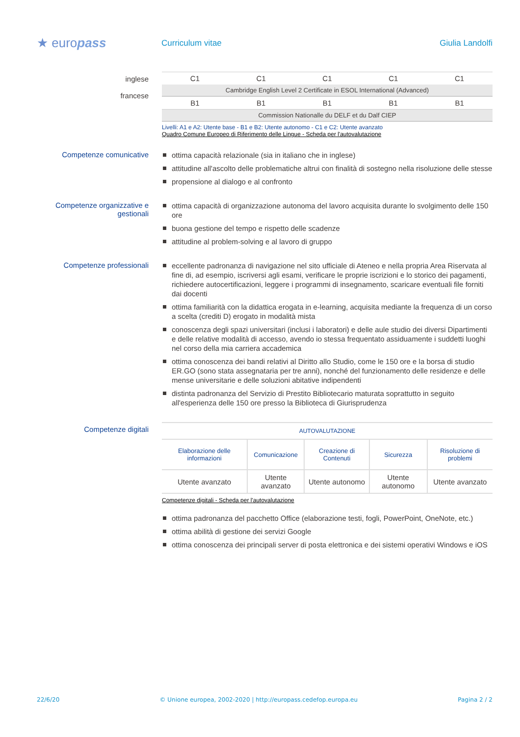★ europass
Curriculum vitae Giulia Landolfi
inglese
francese
| C1 | C1 | C1 | C1 | C1 |
| Cambridge English Level 2 Certificate in ESOL International (Advanced) | | | | |
| B1 | B1 | B1 | B1 | B1 |
| Commission Nationalle du DELF et du Dalf CIEP | | | | |
Livelli: A1 e A2: Utente base - B1 e B2: Utente autonomo - C1 e C2: Utente avanzato
Quadro Comune Europeo di Riferimento delle Lingue - Scheda per l'autovalutazione
Competenze comunicative
ottima capacità relazionale (sia in italiano che in inglese)
attitudine all'ascolto delle problematiche altrui con finalità di sostegno nella risoluzione delle stesse
propensione al dialogo e al confronto
Competenze organizzative e gestionali
ottima capacità di organizzazione autonoma del lavoro acquisita durante lo svolgimento delle 150 ore
buona gestione del tempo e rispetto delle scadenze
attitudine al problem-solving e al lavoro di gruppo
Competenze professionali
eccellente padronanza di navigazione nel sito ufficiale di Ateneo e nella propria Area Riservata al fine di, ad esempio, iscriversi agli esami, verificare le proprie iscrizioni e lo storico dei pagamenti, richiedere autocertificazioni, leggere i programmi di insegnamento, scaricare eventuali file forniti dai docenti
ottima familiarità con la didattica erogata in e-learning, acquisita mediante la frequenza di un corso a scelta (crediti D) erogato in modalità mista
conoscenza degli spazi universitari (inclusi i laboratori) e delle aule studio dei diversi Dipartimenti e delle relative modalità di accesso, avendo io stessa frequentato assiduamente i suddetti luoghi nel corso della mia carriera accademica
ottima conoscenza dei bandi relativi al Diritto allo Studio, come le 150 ore e la borsa di studio ER.GO (sono stata assegnataria per tre anni), nonché del funzionamento delle residenze e delle mense universitarie e delle soluzioni abitative indipendenti
distinta padronanza del Servizio di Prestito Bibliotecario maturata soprattutto in seguito all'esperienza delle 150 ore presso la Biblioteca di Giurisprudenza
Competenze digitali
| AUTOVALUTAZIONE | | | | |
| Elaborazione delle informazioni | Comunicazione | Creazione di Contenuti | Sicurezza | Risoluzione di problemi |
| Utente avanzato | Utente avanzato | Utente autonomo | Utente autonomo | Utente avanzato |
Competenze digitali - Scheda per l'autovalutazione
ottima padronanza del pacchetto Office (elaborazione testi, fogli, PowerPoint, OneNote, etc.)
ottima abilità di gestione dei servizi Google
ottima conoscenza dei principali server di posta elettronica e dei sistemi operativi Windows e iOS
22/6/20 © Unione europea, 2002-2020 | http://europass.cedefop.europa.eu Pagina 2 / 2